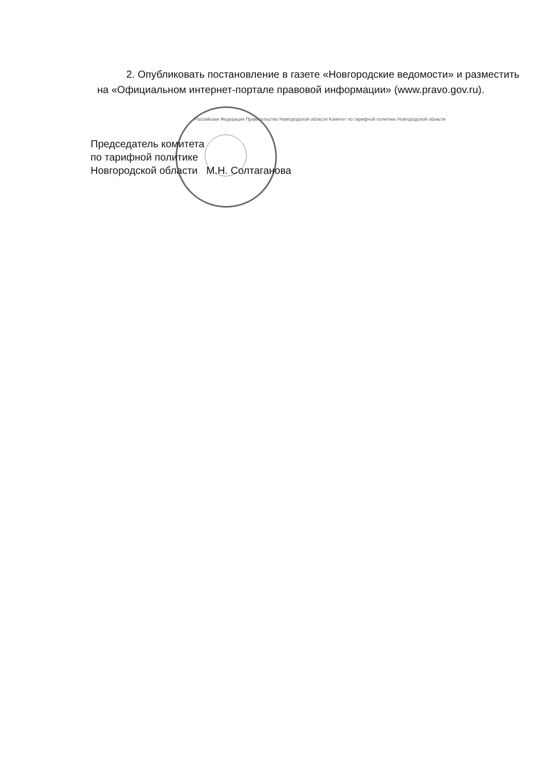2. Опубликовать постановление в газете «Новгородские ведомости» и разместить на «Официальном интернет-портале правовой информации» (www.pravo.gov.ru).
Председатель комитета
по тарифной политике
Новгородской области М.Н. Солтаганова
Российская Федерация Правительство Новгородской области Комитет по тарифной политике Новгородской области